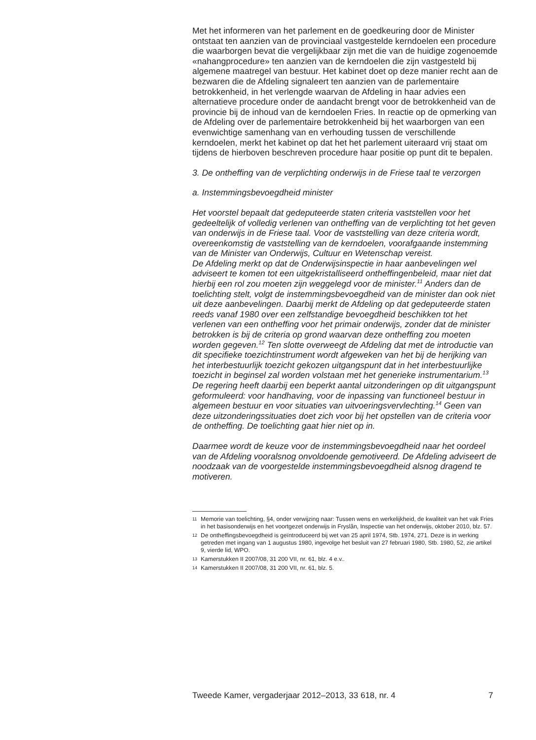Met het informeren van het parlement en de goedkeuring door de Minister ontstaat ten aanzien van de provinciaal vastgestelde kerndoelen een procedure die waarborgen bevat die vergelijkbaar zijn met die van de huidige zogenoemde «nahangprocedure» ten aanzien van de kerndoelen die zijn vastgesteld bij algemene maatregel van bestuur. Het kabinet doet op deze manier recht aan de bezwaren die de Afdeling signaleert ten aanzien van de parlementaire betrokkenheid, in het verlengde waarvan de Afdeling in haar advies een alternatieve procedure onder de aandacht brengt voor de betrokkenheid van de provincie bij de inhoud van de kerndoelen Fries. In reactie op de opmerking van de Afdeling over de parlementaire betrokkenheid bij het waarborgen van een evenwichtige samenhang van en verhouding tussen de verschillende kerndoelen, merkt het kabinet op dat het het parlement uiteraard vrij staat om tijdens de hierboven beschreven procedure haar positie op punt dit te bepalen.
3. De ontheffing van de verplichting onderwijs in de Friese taal te verzorgen
a. Instemmingsbevoegdheid minister
Het voorstel bepaalt dat gedeputeerde staten criteria vaststellen voor het gedeeltelijk of volledig verlenen van ontheffing van de verplichting tot het geven van onderwijs in de Friese taal. Voor de vaststelling van deze criteria wordt, overeenkomstig de vaststelling van de kerndoelen, voorafgaande instemming van de Minister van Onderwijs, Cultuur en Wetenschap vereist.
De Afdeling merkt op dat de Onderwijsinspectie in haar aanbevelingen wel adviseert te komen tot een uitgekristalliseerd ontheffingenbeleid, maar niet dat hierbij een rol zou moeten zijn weggelegd voor de minister.<sup>11</sup> Anders dan de toelichting stelt, volgt de instemmingsbevoegdheid van de minister dan ook niet uit deze aanbevelingen. Daarbij merkt de Afdeling op dat gedeputeerde staten reeds vanaf 1980 over een zelfstandige bevoegdheid beschikken tot het verlenen van een ontheffing voor het primair onderwijs, zonder dat de minister betrokken is bij de criteria op grond waarvan deze ontheffing zou moeten worden gegeven.<sup>12</sup> Ten slotte overweegt de Afdeling dat met de introductie van dit specifieke toezichtinstrument wordt afgeweken van het bij de herijking van het interbestuurlijk toezicht gekozen uitgangspunt dat in het interbestuurlijke toezicht in beginsel zal worden volstaan met het generieke instrumentarium.<sup>13</sup> De regering heeft daarbij een beperkt aantal uitzonderingen op dit uitgangspunt geformuleerd: voor handhaving, voor de inpassing van functioneel bestuur in algemeen bestuur en voor situaties van uitvoeringsvervlechting.<sup>14</sup> Geen van deze uitzonderingssituaties doet zich voor bij het opstellen van de criteria voor de ontheffing. De toelichting gaat hier niet op in.
Daarmee wordt de keuze voor de instemmingsbevoegdheid naar het oordeel van de Afdeling vooralsnog onvoldoende gemotiveerd. De Afdeling adviseert de noodzaak van de voorgestelde instemmingsbevoegdheid alsnog dragend te motiveren.
11 Memorie van toelichting, §4, onder verwijzing naar: Tussen wens en werkelijkheid, de kwaliteit van het vak Fries in het basisonderwijs en het voortgezet onderwijs in Fryslân, Inspectie van het onderwijs, oktober 2010, blz. 57.
12 De ontheffingsbevoegdheid is geïntroduceerd bij wet van 25 april 1974, Stb. 1974, 271. Deze is in werking getreden met ingang van 1 augustus 1980, ingevolge het besluit van 27 februari 1980, Stb. 1980, 52, zie artikel 9, vierde lid, WPO.
13 Kamerstukken II 2007/08, 31 200 VII, nr. 61, blz. 4 e.v..
14 Kamerstukken II 2007/08, 31 200 VII, nr. 61, blz. 5.
Tweede Kamer, vergaderjaar 2012–2013, 33 618, nr. 4 7